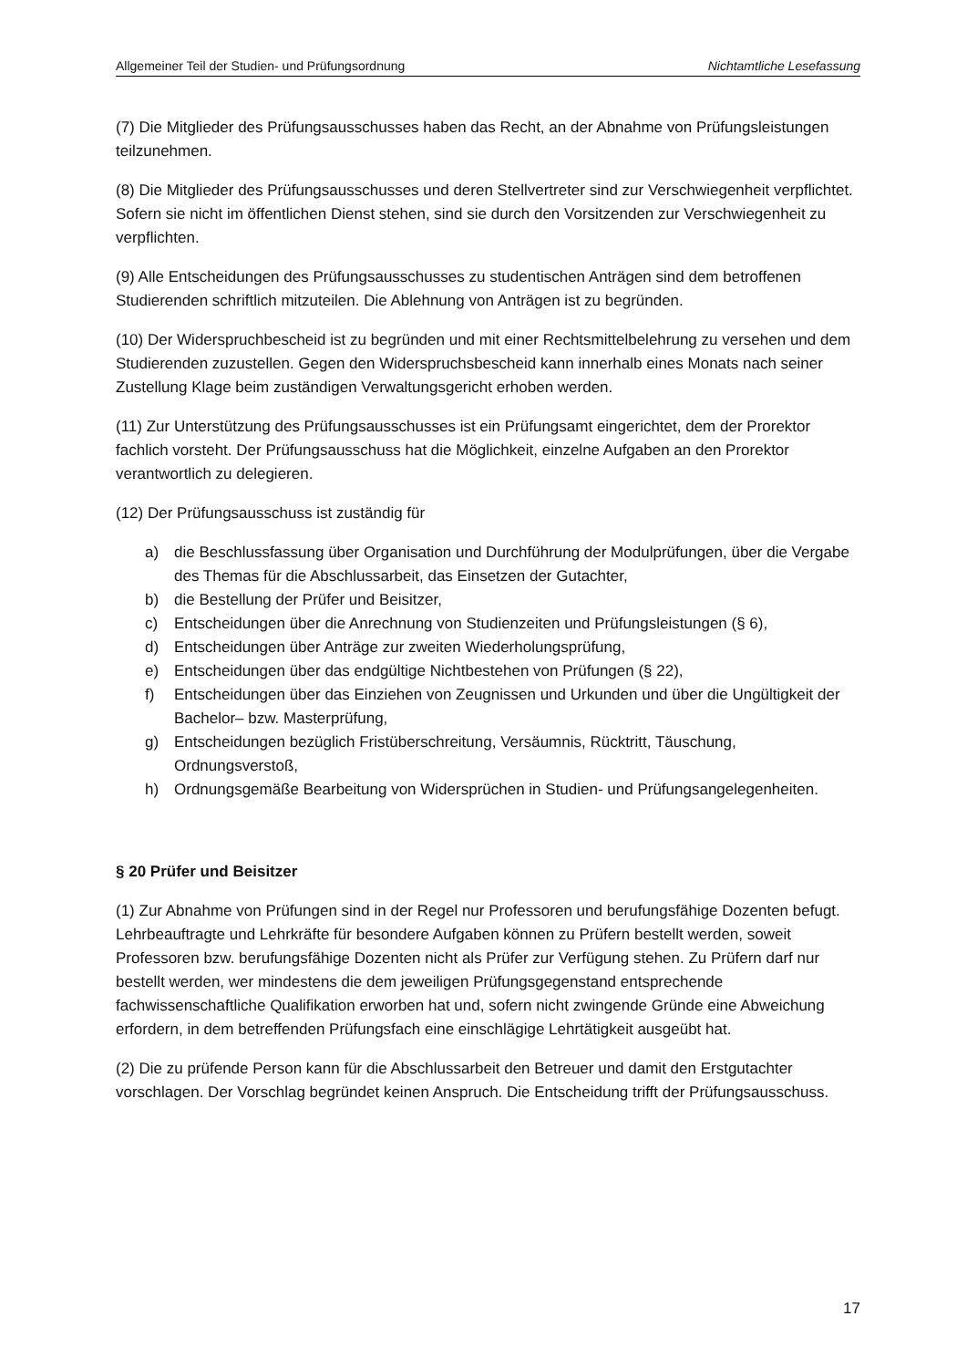Allgemeiner Teil der Studien- und Prüfungsordnung Nichtamtliche Lesefassung
(7) Die Mitglieder des Prüfungsausschusses haben das Recht, an der Abnahme von Prüfungsleistungen teilzunehmen.
(8) Die Mitglieder des Prüfungsausschusses und deren Stellvertreter sind zur Verschwiegenheit verpflichtet. Sofern sie nicht im öffentlichen Dienst stehen, sind sie durch den Vorsitzenden zur Verschwiegenheit zu verpflichten.
(9) Alle Entscheidungen des Prüfungsausschusses zu studentischen Anträgen sind dem betroffenen Studierenden schriftlich mitzuteilen. Die Ablehnung von Anträgen ist zu begründen.
(10) Der Widerspruchbescheid ist zu begründen und mit einer Rechtsmittelbelehrung zu versehen und dem Studierenden zuzustellen. Gegen den Widerspruchsbescheid kann innerhalb eines Monats nach seiner Zustellung Klage beim zuständigen Verwaltungsgericht erhoben werden.
(11) Zur Unterstützung des Prüfungsausschusses ist ein Prüfungsamt eingerichtet, dem der Prorektor fachlich vorsteht. Der Prüfungsausschuss hat die Möglichkeit, einzelne Aufgaben an den Prorektor verantwortlich zu delegieren.
(12) Der Prüfungsausschuss ist zuständig für
a) die Beschlussfassung über Organisation und Durchführung der Modulprüfungen, über die Vergabe des Themas für die Abschlussarbeit, das Einsetzen der Gutachter,
b) die Bestellung der Prüfer und Beisitzer,
c) Entscheidungen über die Anrechnung von Studienzeiten und Prüfungsleistungen (§ 6),
d) Entscheidungen über Anträge zur zweiten Wiederholungsprüfung,
e) Entscheidungen über das endgültige Nichtbestehen von Prüfungen (§ 22),
f) Entscheidungen über das Einziehen von Zeugnissen und Urkunden und über die Ungültigkeit der Bachelor– bzw. Masterprüfung,
g) Entscheidungen bezüglich Fristüberschreitung, Versäumnis, Rücktritt, Täuschung, Ordnungsverstoß,
h) Ordnungsgemäße Bearbeitung von Widersprüchen in Studien- und Prüfungsangelegenheiten.
§ 20 Prüfer und Beisitzer
(1) Zur Abnahme von Prüfungen sind in der Regel nur Professoren und berufungsfähige Dozenten befugt. Lehrbeauftragte und Lehrkräfte für besondere Aufgaben können zu Prüfern bestellt werden, soweit Professoren bzw. berufungsfähige Dozenten nicht als Prüfer zur Verfügung stehen. Zu Prüfern darf nur bestellt werden, wer mindestens die dem jeweiligen Prüfungsgegenstand entsprechende fachwissenschaftliche Qualifikation erworben hat und, sofern nicht zwingende Gründe eine Abweichung erfordern, in dem betreffenden Prüfungsfach eine einschlägige Lehrtätigkeit ausgeübt hat.
(2) Die zu prüfende Person kann für die Abschlussarbeit den Betreuer und damit den Erstgutachter vorschlagen. Der Vorschlag begründet keinen Anspruch. Die Entscheidung trifft der Prüfungsausschuss.
17